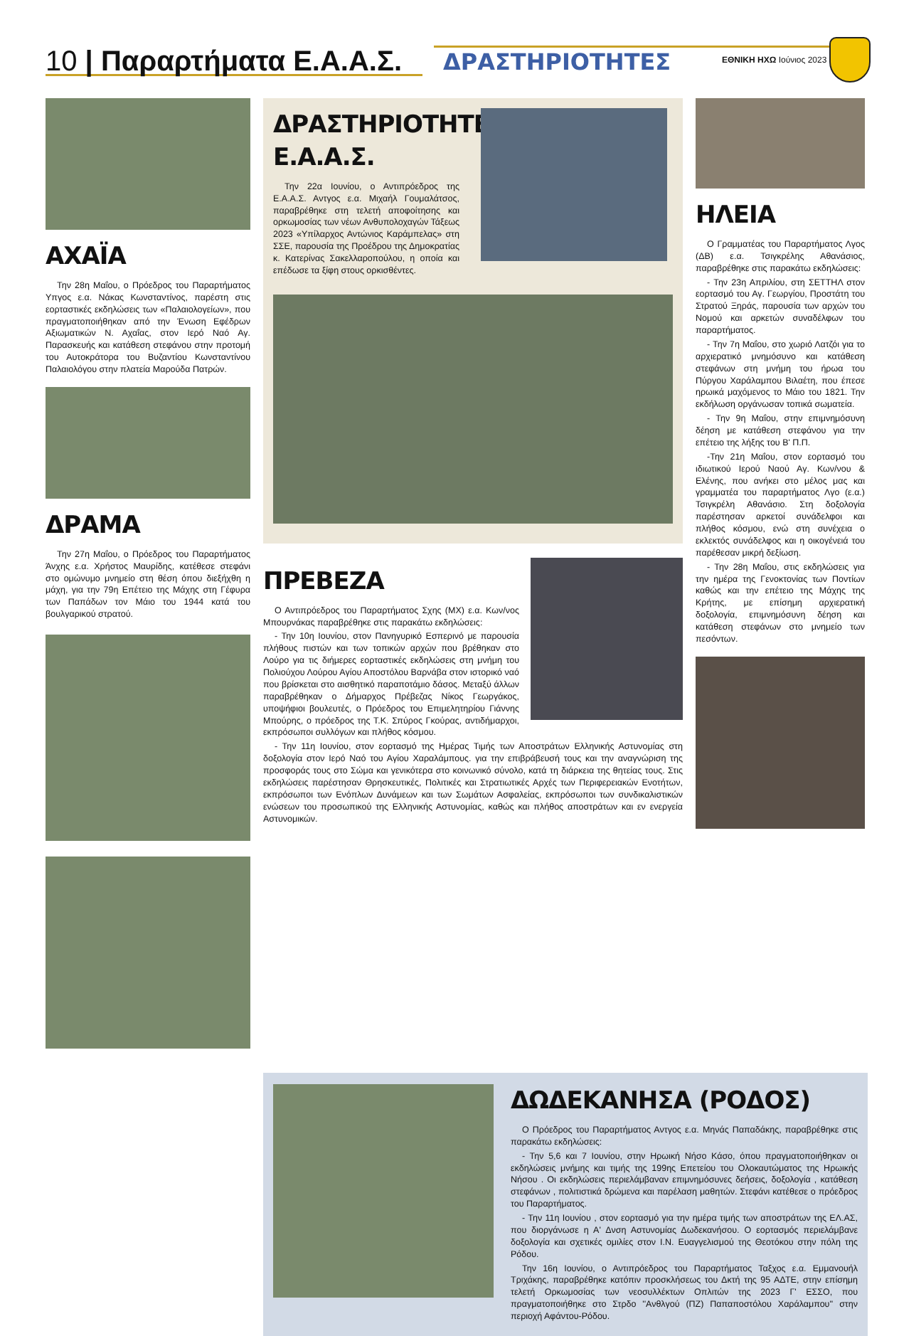10 | Παραρτήματα Ε.Α.Α.Σ. ΔΡΑΣΤΗΡΙΟΤΗΤΕΣ ΕΘΝΙΚΗ ΗΧΩ Ιούνιος 2023
ΑΧΑΪΑ
Την 28η Μαΐου, ο Πρόεδρος του Παραρτήματος Υπγος ε.α. Νάκας Κωνσταντίνος, παρέστη στις εορταστικές εκδηλώσεις των «Παλαιολογείων», που πραγματοποιήθηκαν από την Ένωση Εφέδρων Αξιωματικών Ν. Αχαΐας, στον Ιερό Ναό Αγ. Παρασκευής και κατάθεση στεφάνου στην προτομή του Αυτοκράτορα του Βυζαντίου Κωνσταντίνου Παλαιολόγου στην πλατεία Μαρούδα Πατρών.
ΔΡΑΜΑ
Την 27η Μαΐου, ο Πρόεδρος του Παραρτήματος Άνχης ε.α. Χρήστος Μαυρίδης, κατέθεσε στεφάνι στο ομώνυμο μνημείο στη θέση όπου διεξήχθη η μάχη, για την 79η Επέτειο της Μάχης στη Γέφυρα των Παπάδων τον Μάιο του 1944 κατά του βουλγαρικού στρατού.
ΔΡΑΣΤΗΡΙΟΤΗΤΕΣ Ε.Α.Α.Σ.
Την 22α Ιουνίου, ο Αντιπρόεδρος της Ε.Α.Α.Σ. Αντγος ε.α. Μιχαήλ Γουμαλάτσος, παραβρέθηκε στη τελετή αποφοίτησης και ορκωμοσίας των νέων Ανθυπολοχαγών Τάξεως 2023 «Υπίλαρχος Αντώνιος Καράμπελας» στη ΣΣΕ, παρουσία της Προέδρου της Δημοκρατίας κ. Κατερίνας Σακελλαροπούλου, η οποία και επέδωσε τα ξίφη στους ορκισθέντες.
ΠΡΕΒΕΖΑ
Ο Αντιπρόεδρος του Παραρτήματος Σχης (ΜΧ) ε.α. Κων/νος Μπουρνάκας παραβρέθηκε στις παρακάτω εκδηλώσεις:
- Την 10η Ιουνίου, στον Πανηγυρικό Εσπερινό με παρουσία πλήθους πιστών και των τοπικών αρχών που βρέθηκαν στο Λούρο για τις διήμερες εορταστικές εκδηλώσεις στη μνήμη του Πολιούχου Λούρου Αγίου Αποστόλου Βαρνάβα στον ιστορικό ναό που βρίσκεται στο αισθητικό παραποτάμιο δάσος. Μεταξύ άλλων παραβρέθηκαν ο Δήμαρχος Πρέβεζας Νίκος Γεωργάκος, υποψήφιοι βουλευτές, ο Πρόεδρος του Επιμελητηρίου Γιάννης Μπούρης, ο πρόεδρος της Τ.Κ. Σπύρος Γκούρας, αντιδήμαρχοι, εκπρόσωποι συλλόγων και πλήθος κόσμου.
- Την 11η Ιουνίου, στον εορτασμό της Ημέρας Τιμής των Αποστράτων Ελληνικής Αστυνομίας στη δοξολογία στον Ιερό Ναό του Αγίου Χαραλάμπους. για την επιβράβευσή τους και την αναγνώριση της προσφοράς τους στο Σώμα και γενικότερα στο κοινωνικό σύνολο, κατά τη διάρκεια της θητείας τους. Στις εκδηλώσεις παρέστησαν Θρησκευτικές, Πολιτικές και Στρατιωτικές Αρχές των Περιφερειακών Ενοτήτων, εκπρόσωποι των Ενόπλων Δυνάμεων και των Σωμάτων Ασφαλείας, εκπρόσωποι των συνδικαλιστικών ενώσεων του προσωπικού της Ελληνικής Αστυνομίας, καθώς και πλήθος αποστράτων και εν ενεργεία Αστυνομικών.
ΗΛΕΙΑ
Ο Γραμματέας του Παραρτήματος Λγος (ΔΒ) ε.α. Τσιγκρέλης Αθανάσιος, παραβρέθηκε στις παρακάτω εκδηλώσεις:
- Την 23η Απριλίου, στη ΣΕΤΤΗΛ στον εορτασμό του Αγ. Γεωργίου, Προστάτη του Στρατού Ξηράς, παρουσία των αρχών του Νομού και αρκετών συναδέλφων του παραρτήματος.
- Την 7η Μαΐου, στο χωριό Λατζόι για το αρχιερατικό μνημόσυνο και κατάθεση στεφάνων στη μνήμη του ήρωα του Πύργου Χαράλαμπου Βιλαέτη, που έπεσε ηρωικά μαχόμενος το Μάιο του 1821. Την εκδήλωση οργάνωσαν τοπικά σωματεία.
- Την 9η Μαΐου, στην επιμνημόσυνη δέηση με κατάθεση στεφάνου για την επέτειο της λήξης του Β' Π.Π.
-Την 21η Μαΐου, στον εορτασμό του ιδιωτικού Ιερού Ναού Αγ. Κων/νου & Ελένης, που ανήκει στο μέλος μας και γραμματέα του παραρτήματος Λγο (ε.α.) Τσιγκρέλη Αθανάσιο. Στη δοξολογία παρέστησαν αρκετοί συνάδελφοι και πλήθος κόσμου, ενώ στη συνέχεια ο εκλεκτός συνάδελφος και η οικογένειά του παρέθεσαν μικρή δεξίωση.
- Την 28η Μαΐου, στις εκδηλώσεις για την ημέρα της Γενοκτονίας των Ποντίων καθώς και την επέτειο της Μάχης της Κρήτης, με επίσημη αρχιερατική δοξολογία, επιμνημόσυνη δέηση και κατάθεση στεφάνων στο μνημείο των πεσόντων.
ΔΩΔΕΚΑΝΗΣΑ (ΡΟΔΟΣ)
Ο Πρόεδρος του Παραρτήματος Αντγος ε.α. Μηνάς Παπαδάκης, παραβρέθηκε στις παρακάτω εκδηλώσεις:
- Την 5,6 και 7 Ιουνίου, στην Ηρωική Νήσο Κάσο, όπου πραγματοποιήθηκαν οι εκδηλώσεις μνήμης και τιμής της 199ης Επετείου του Ολοκαυτώματος της Ηρωικής Νήσου . Οι εκδηλώσεις περιελάμβαναν επιμνημόσυνες δεήσεις, δοξολογία , κατάθεση στεφάνων , πολιτιστικά δρώμενα και παρέλαση μαθητών. Στεφάνι κατέθεσε ο πρόεδρος του Παραρτήματος.
- Την 11η Ιουνίου , στον εορτασμό για την ημέρα τιμής των αποστράτων της ΕΛ.ΑΣ, που διοργάνωσε η Α' Δνση Αστυνομίας Δωδεκανήσου. Ο εορτασμός περιελάμβανε δοξολογία και σχετικές ομιλίες στον Ι.Ν. Ευαγγελισμού της Θεοτόκου στην πόλη της Ρόδου.
Την 16η Ιουνίου, ο Αντιπρόεδρος του Παραρτήματος Ταξχος ε.α. Εμμανουήλ Τριχάκης, παραβρέθηκε κατόπιν προσκλήσεως του Δκτή της 95 ΑΔΤΕ, στην επίσημη τελετή Ορκωμοσίας των νεοσυλλέκτων Οπλιτών της 2023 Γ' ΕΣΣΟ, που πραγματοποιήθηκε στο Στρδο ''Ανθλγού (ΠΖ) Παπαποστόλου Χαράλαμπου'' στην περιοχή Αφάντου-Ρόδου.